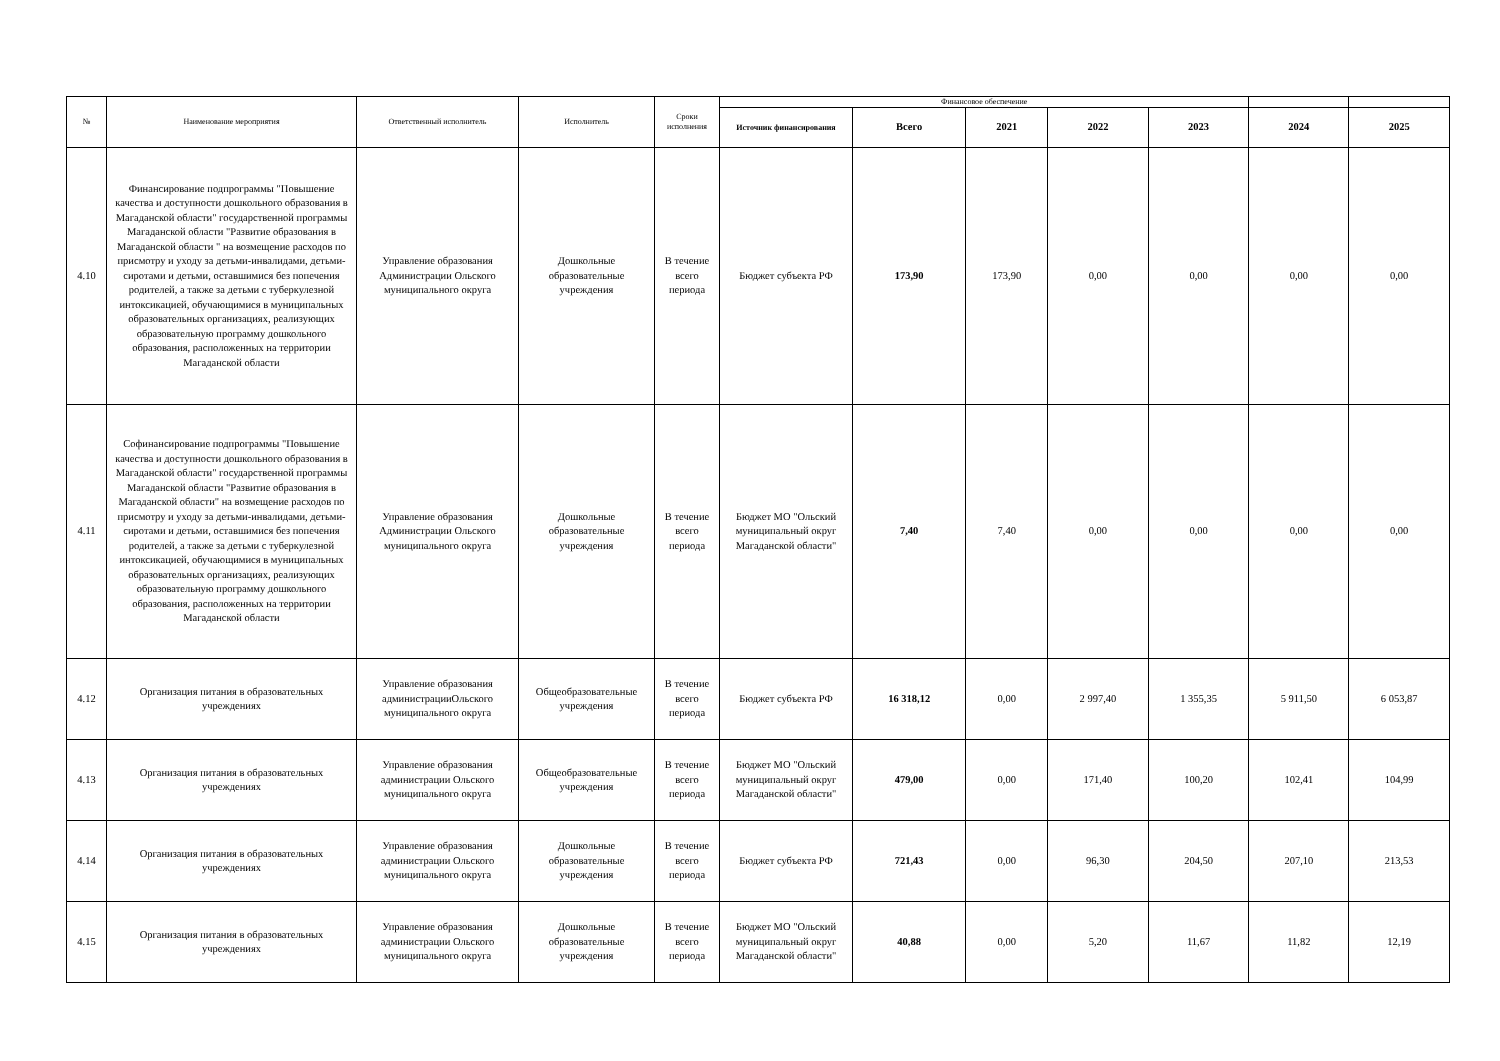| № | Наименование мероприятия | Ответственный исполнитель | Исполнитель | Сроки исполнения | Финансовое обеспечение | | | | | | |
| --- | --- | --- | --- | --- | --- | --- | --- | --- | --- | --- | --- |
| | | | | | Источник финансирования | Всего | 2021 | 2022 | 2023 | 2024 | 2025 |
| 4.10 | Финансирование подпрограммы "Повышение качества и доступности дошкольного образования в Магаданской области" государственной программы Магаданской области "Развитие образования в Магаданской области " на возмещение расходов по присмотру и уходу за детьми-инвалидами, детьми-сиротами и детьми, оставшимися без попечения родителей, а также за детьми с туберкулезной интоксикацией, обучающимися в муниципальных образовательных организациях, реализующих образовательную программу дошкольного образования, расположенных на территории Магаданской области | Управление образования Администрации Ольского муниципального округа | Дошкольные образовательные учреждения | В течение всего периода | Бюджет субъекта РФ | 173,90 | 173,90 | 0,00 | 0,00 | 0,00 | 0,00 |
| 4.11 | Софинансирование подпрограммы "Повышение качества и доступности дошкольного образования в Магаданской области" государственной программы Магаданской области "Развитие образования в Магаданской области" на возмещение расходов по присмотру и уходу за детьми-инвалидами, детьми-сиротами и детьми, оставшимися без попечения родителей, а также за детьми с туберкулезной интоксикацией, обучающимися в муниципальных образовательных организациях, реализующих образовательную программу дошкольного образования, расположенных на территории Магаданской области | Управление образования Администрации Ольского муниципального округа | Дошкольные образовательные учреждения | В течение всего периода | Бюджет МО "Ольский муниципальный округ Магаданской области" | 7,40 | 7,40 | 0,00 | 0,00 | 0,00 | 0,00 |
| 4.12 | Организация питания в образовательных учреждениях | Управление образования администрацииОльского муниципального округа | Общеобразовательные учреждения | В течение всего периода | Бюджет субъекта РФ | 16 318,12 | 0,00 | 2 997,40 | 1 355,35 | 5 911,50 | 6 053,87 |
| 4.13 | Организация питания в образовательных учреждениях | Управление образования администрации Ольского муниципального округа | Общеобразовательные учреждения | В течение всего периода | Бюджет МО "Ольский муниципальный округ Магаданской области" | 479,00 | 0,00 | 171,40 | 100,20 | 102,41 | 104,99 |
| 4.14 | Организация питания в образовательных учреждениях | Управление образования администрации Ольского муниципального округа | Дошкольные образовательные учреждения | В течение всего периода | Бюджет субъекта РФ | 721,43 | 0,00 | 96,30 | 204,50 | 207,10 | 213,53 |
| 4.15 | Организация питания в образовательных учреждениях | Управление образования администрации Ольского муниципального округа | Дошкольные образовательные учреждения | В течение всего периода | Бюджет МО "Ольский муниципальный округ Магаданской области" | 40,88 | 0,00 | 5,20 | 11,67 | 11,82 | 12,19 |